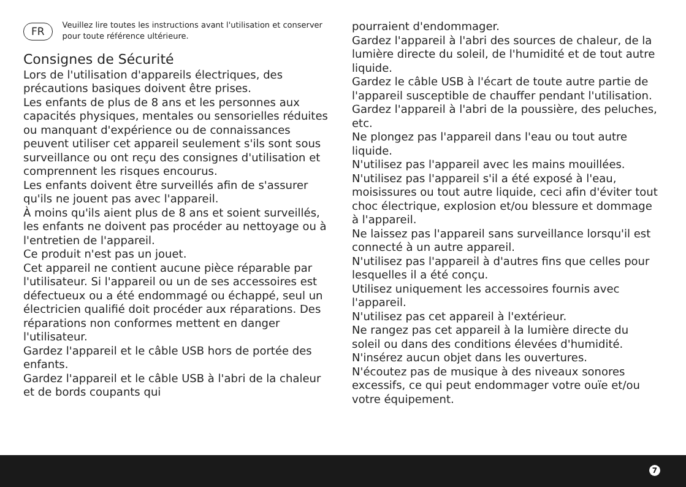FR Veuillez lire toutes les instructions avant l'utilisation et conserver pour toute référence ultérieure.
Consignes de Sécurité
Lors de l'utilisation d'appareils électriques, des précautions basiques doivent être prises.
Les enfants de plus de 8 ans et les personnes aux capacités physiques, mentales ou sensorielles réduites ou manquant d'expérience ou de connaissances peuvent utiliser cet appareil seulement s'ils sont sous surveillance ou ont reçu des consignes d'utilisation et comprennent les risques encourus.
Les enfants doivent être surveillés afin de s'assurer qu'ils ne jouent pas avec l'appareil.
À moins qu'ils aient plus de 8 ans et soient surveillés, les enfants ne doivent pas procéder au nettoyage ou à l'entretien de l'appareil.
Ce produit n'est pas un jouet.
Cet appareil ne contient aucune pièce réparable par l'utilisateur. Si l'appareil ou un de ses accessoires est défectueux ou a été endommagé ou échappé, seul un électricien qualifié doit procéder aux réparations. Des réparations non conformes mettent en danger l'utilisateur.
Gardez l'appareil et le câble USB hors de portée des enfants.
Gardez l'appareil et le câble USB à l'abri de la chaleur et de bords coupants qui
pourraient d'endommager.
Gardez l'appareil à l'abri des sources de chaleur, de la lumière directe du soleil, de l'humidité et de tout autre liquide.
Gardez le câble USB à l'écart de toute autre partie de l'appareil susceptible de chauffer pendant l'utilisation.
Gardez l'appareil à l'abri de la poussière, des peluches, etc.
Ne plongez pas l'appareil dans l'eau ou tout autre liquide.
N'utilisez pas l'appareil avec les mains mouillées.
N'utilisez pas l'appareil s'il a été exposé à l'eau, moisissures ou tout autre liquide, ceci afin d'éviter tout choc électrique, explosion et/ou blessure et dommage à l'appareil.
Ne laissez pas l'appareil sans surveillance lorsqu'il est connecté à un autre appareil.
N'utilisez pas l'appareil à d'autres fins que celles pour lesquelles il a été conçu.
Utilisez uniquement les accessoires fournis avec l'appareil.
N'utilisez pas cet appareil à l'extérieur.
Ne rangez pas cet appareil à la lumière directe du soleil ou dans des conditions élevées d'humidité.
N'insérez aucun objet dans les ouvertures.
N'écoutez pas de musique à des niveaux sonores excessifs, ce qui peut endommager votre ouïe et/ou votre équipement.
7